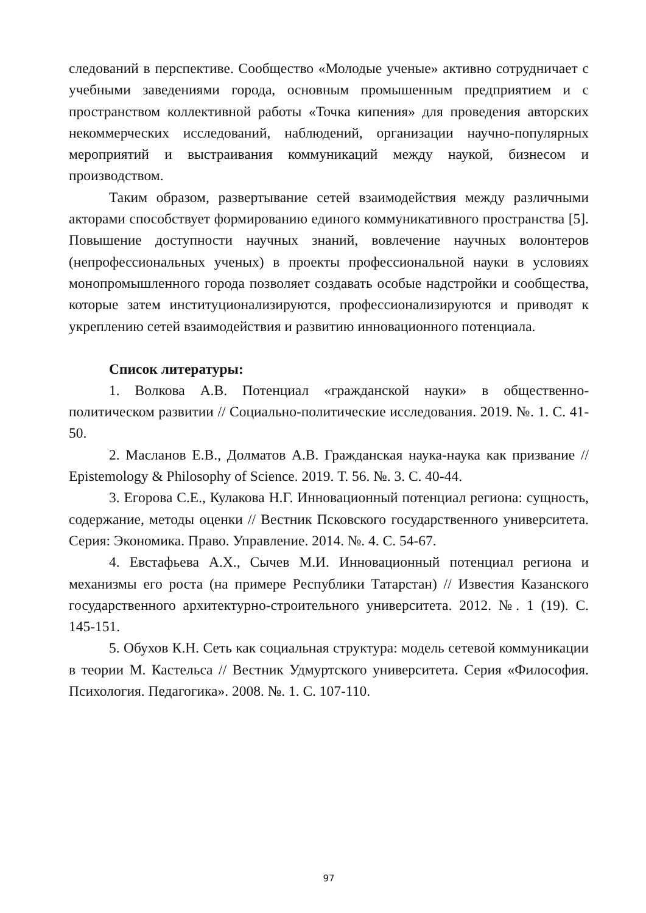следований в перспективе. Сообщество «Молодые ученые» активно сотрудничает с учебными заведениями города, основным промышенным предприятием и с пространством коллективной работы «Точка кипения» для проведения авторских некоммерческих исследований, наблюдений, организации научно-популярных мероприятий и выстраивания коммуникаций между наукой, бизнесом и производством.
Таким образом, развертывание сетей взаимодействия между различными акторами способствует формированию единого коммуникативного пространства [5]. Повышение доступности научных знаний, вовлечение научных волонтеров (непрофессиональных ученых) в проекты профессиональной науки в условиях монопромышленного города позволяет создавать особые надстройки и сообщества, которые затем институционализируются, профессионализируются и приводят к укреплению сетей взаимодействия и развитию инновационного потенциала.
Список литературы:
1. Волкова А.В. Потенциал «гражданской науки» в общественно-политическом развитии // Социально-политические исследования. 2019. №. 1. С. 41-50.
2. Масланов Е.В., Долматов А.В. Гражданская наука-наука как призвание // Epistemology & Philosophy of Science. 2019. Т. 56. №. 3. С. 40-44.
3. Егорова С.Е., Кулакова Н.Г. Инновационный потенциал региона: сущность, содержание, методы оценки // Вестник Псковского государственного университета. Серия: Экономика. Право. Управление. 2014. №. 4. С. 54-67.
4. Евстафьева А.Х., Сычев М.И. Инновационный потенциал региона и механизмы его роста (на примере Республики Татарстан) // Известия Казанского государственного архитектурно-строительного университета. 2012. №. 1 (19). С. 145-151.
5. Обухов К.Н. Сеть как социальная структура: модель сетевой коммуникации в теории М. Кастельса // Вестник Удмуртского университета. Серия «Философия. Психология. Педагогика». 2008. №. 1. С. 107-110.
97